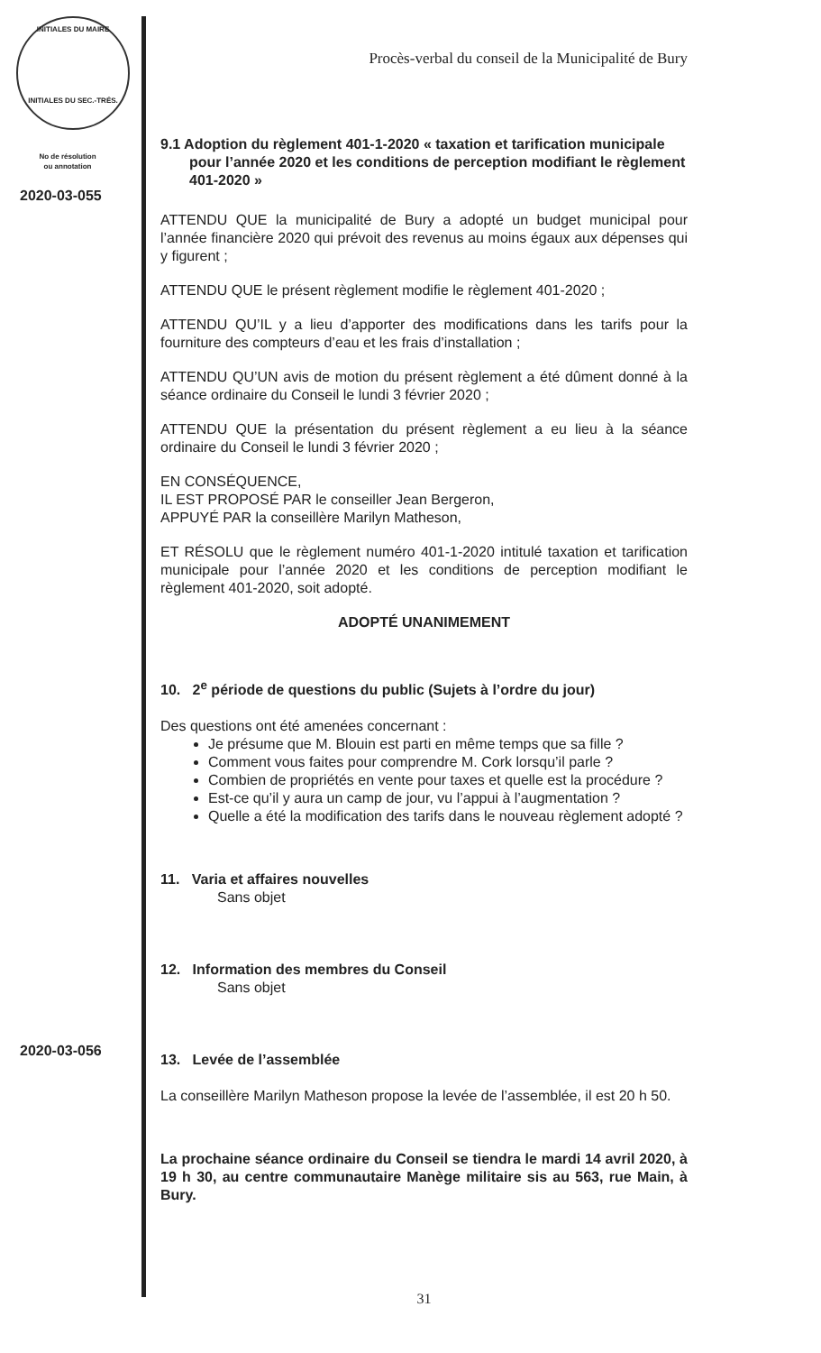INITIALES DU MAIRE
INITIALES DU SEC.-TRÉS.
No de résolution
ou annotation
2020-03-055
2020-03-056
Procès-verbal du conseil de la Municipalité de Bury
9.1 Adoption du règlement 401-1-2020 « taxation et tarification municipale pour l’année 2020 et les conditions de perception modifiant le règlement 401-2020 »
ATTENDU QUE la municipalité de Bury a adopté un budget municipal pour l’année financière 2020 qui prévoit des revenus au moins égaux aux dépenses qui y figurent ;
ATTENDU QUE le présent règlement modifie le règlement 401-2020 ;
ATTENDU QU’IL y a lieu d’apporter des modifications dans les tarifs pour la fourniture des compteurs d’eau et les frais d’installation ;
ATTENDU QU’UN avis de motion du présent règlement a été dûment donné à la séance ordinaire du Conseil le lundi 3 février 2020 ;
ATTENDU QUE la présentation du présent règlement a eu lieu à la séance ordinaire du Conseil le lundi 3 février 2020 ;
EN CONSÉQUENCE,
IL EST PROPOSÉ PAR le conseiller Jean Bergeron,
APPUYÉ PAR la conseillère Marilyn Matheson,
ET RÉSOLU que le règlement numéro 401-1-2020 intitulé taxation et tarification municipale pour l’année 2020 et les conditions de perception modifiant le règlement 401-2020, soit adopté.
ADOPTÉ UNANIMEMENT
10. 2<sup>e</sup> période de questions du public (Sujets à l’ordre du jour)
Des questions ont été amenées concernant :
Je présume que M. Blouin est parti en même temps que sa fille ?
Comment vous faites pour comprendre M. Cork lorsqu’il parle ?
Combien de propriétés en vente pour taxes et quelle est la procédure ?
Est-ce qu’il y aura un camp de jour, vu l’appui à l’augmentation ?
Quelle a été la modification des tarifs dans le nouveau règlement adopté ?
11. Varia et affaires nouvelles
Sans objet
12. Information des membres du Conseil
Sans objet
13. Levée de l’assemblée
La conseillère Marilyn Matheson propose la levée de l’assemblée, il est 20 h 50.
La prochaine séance ordinaire du Conseil se tiendra le mardi 14 avril 2020, à 19 h 30, au centre communautaire Manège militaire sis au 563, rue Main, à Bury.
31